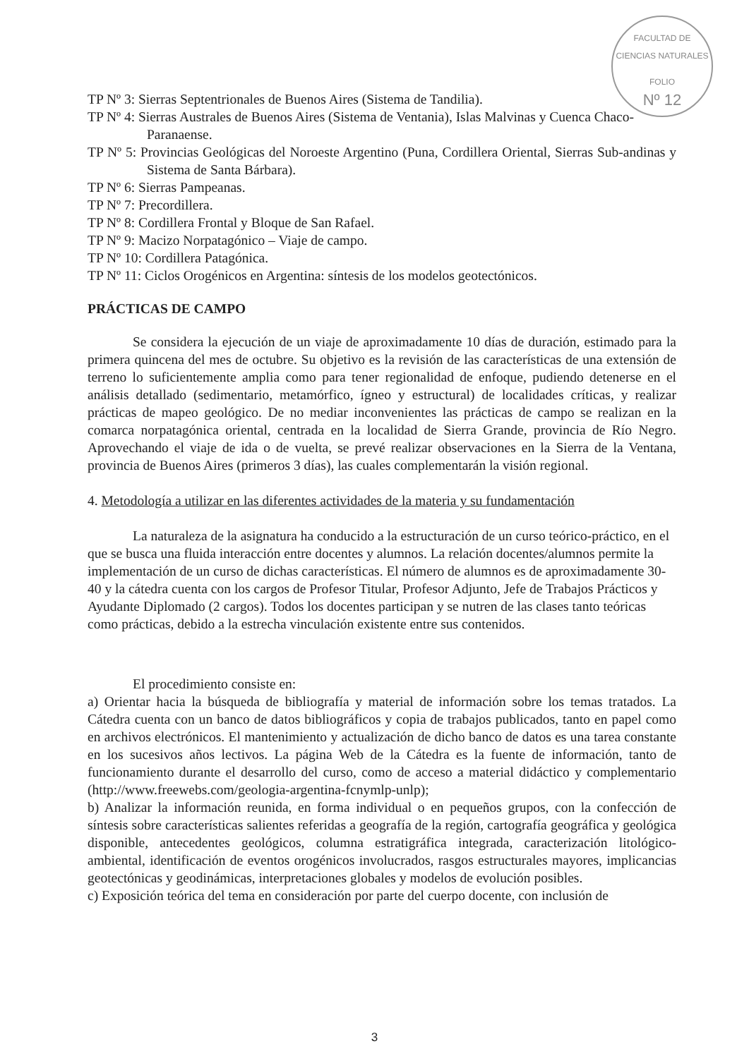FACULTAD DE CIENCIAS NATURALES
FOLIO
Nº 12
TP Nº 3: Sierras Septentrionales de Buenos Aires (Sistema de Tandilia).
TP Nº 4: Sierras Australes de Buenos Aires (Sistema de Ventania), Islas Malvinas y Cuenca Chaco-Paranaense.
TP Nº 5: Provincias Geológicas del Noroeste Argentino (Puna, Cordillera Oriental, Sierras Sub-andinas y Sistema de Santa Bárbara).
TP Nº 6: Sierras Pampeanas.
TP Nº 7: Precordillera.
TP Nº 8: Cordillera Frontal y Bloque de San Rafael.
TP Nº 9: Macizo Norpatagónico – Viaje de campo.
TP Nº 10: Cordillera Patagónica.
TP Nº 11: Ciclos Orogénicos en Argentina: síntesis de los modelos geotectónicos.
PRÁCTICAS DE CAMPO
Se considera la ejecución de un viaje de aproximadamente 10 días de duración, estimado para la primera quincena del mes de octubre. Su objetivo es la revisión de las características de una extensión de terreno lo suficientemente amplia como para tener regionalidad de enfoque, pudiendo detenerse en el análisis detallado (sedimentario, metamórfico, ígneo y estructural) de localidades críticas, y realizar prácticas de mapeo geológico. De no mediar inconvenientes las prácticas de campo se realizan en la comarca norpatagónica oriental, centrada en la localidad de Sierra Grande, provincia de Río Negro. Aprovechando el viaje de ida o de vuelta, se prevé realizar observaciones en la Sierra de la Ventana, provincia de Buenos Aires (primeros 3 días), las cuales complementarán la visión regional.
4. Metodología a utilizar en las diferentes actividades de la materia y su fundamentación
La naturaleza de la asignatura ha conducido a la estructuración de un curso teórico-práctico, en el que se busca una fluida interacción entre docentes y alumnos. La relación docentes/alumnos permite la implementación de un curso de dichas características. El número de alumnos es de aproximadamente 30-40 y la cátedra cuenta con los cargos de Profesor Titular, Profesor Adjunto, Jefe de Trabajos Prácticos y Ayudante Diplomado (2 cargos). Todos los docentes participan y se nutren de las clases tanto teóricas como prácticas, debido a la estrecha vinculación existente entre sus contenidos.
El procedimiento consiste en:
a) Orientar hacia la búsqueda de bibliografía y material de información sobre los temas tratados. La Cátedra cuenta con un banco de datos bibliográficos y copia de trabajos publicados, tanto en papel como en archivos electrónicos. El mantenimiento y actualización de dicho banco de datos es una tarea constante en los sucesivos años lectivos. La página Web de la Cátedra es la fuente de información, tanto de funcionamiento durante el desarrollo del curso, como de acceso a material didáctico y complementario (http://www.freewebs.com/geologia-argentina-fcnymlp-unlp);
b) Analizar la información reunida, en forma individual o en pequeños grupos, con la confección de síntesis sobre características salientes referidas a geografía de la región, cartografía geográfica y geológica disponible, antecedentes geológicos, columna estratigráfica integrada, caracterización litológico-ambiental, identificación de eventos orogénicos involucrados, rasgos estructurales mayores, implicancias geotectónicas y geodinámicas, interpretaciones globales y modelos de evolución posibles.
c) Exposición teórica del tema en consideración por parte del cuerpo docente, con inclusión de
3